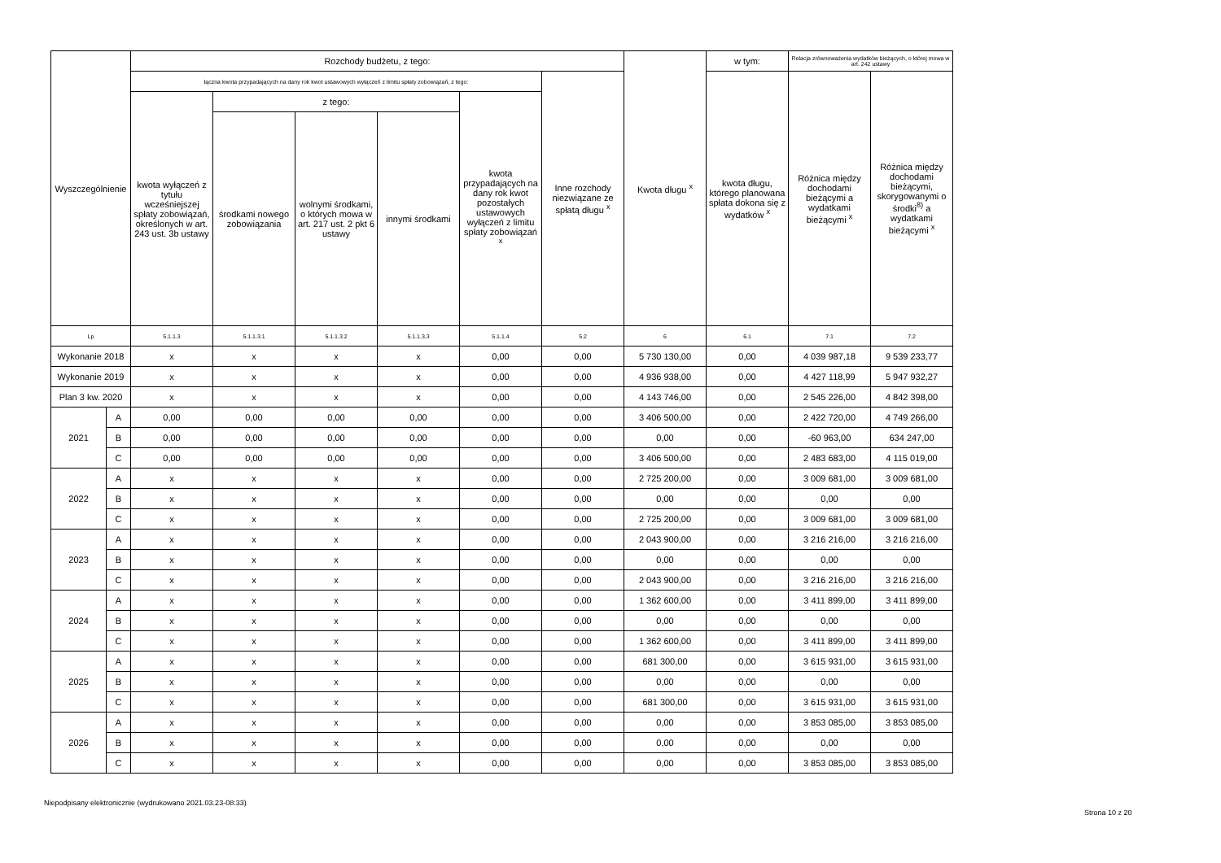| Wyszczególnienie | | Rozchody budżetu, z tego: | | | | | | Kwota długu <sup>x</sup> | w tym: | Relacja zrównoważenia wydatków bieżących, o której mowa w art. 242 ustawy | |
| --- | --- | --- | --- | --- | --- | --- | --- | --- | --- | --- | --- |
| | | łączna kwota przypadających na dany rok kwot ustawowych wyłączeń z limitu spłaty zobowiązań, z tego: | | | | | Inne rozchody niezwiązane ze spłatą długu <sup>x</sup> | | kwota długu, którego planowana spłata dokona się z wydatków <sup>x</sup> | Różnica między dochodami bieżącymi a wydatkami bieżącymi <sup>x</sup> | Różnica między dochodami bieżącymi, skorygowanymi o środki<sup>8)</sup> a wydatkami bieżącymi <sup>x</sup> |
| | | kwota wyłączeń z tytułu wcześniejszej spłaty zobowiązań, określonych w art. 243 ust. 3b ustawy | z tego: | | | kwota przypadających na dany rok kwot pozostałych ustawowych wyłączeń z limitu spłaty zobowiązań <sup>x</sup> | | | | | |
| | | | środkami nowego zobowiązania | wolnymi środkami, o których mowa w art. 217 ust. 2 pkt 6 ustawy | innymi środkami | | | | | | |
| Lp | | 5.1.1.3 | 5.1.1.3.1 | 5.1.1.3.2 | 5.1.1.3.3 | 5.1.1.4 | 5.2 | 6 | 6.1 | 7.1 | 7.2 |
| Wykonanie 2018 | | x | x | x | x | 0,00 | 0,00 | 5 730 130,00 | 0,00 | 4 039 987,18 | 9 539 233,77 |
| Wykonanie 2019 | | x | x | x | x | 0,00 | 0,00 | 4 936 938,00 | 0,00 | 4 427 118,99 | 5 947 932,27 |
| Plan 3 kw. 2020 | | x | x | x | x | 0,00 | 0,00 | 4 143 746,00 | 0,00 | 2 545 226,00 | 4 842 398,00 |
| 2021 | A | 0,00 | 0,00 | 0,00 | 0,00 | 0,00 | 0,00 | 3 406 500,00 | 0,00 | 2 422 720,00 | 4 749 266,00 |
| | B | 0,00 | 0,00 | 0,00 | 0,00 | 0,00 | 0,00 | 0,00 | 0,00 | -60 963,00 | 634 247,00 |
| | C | 0,00 | 0,00 | 0,00 | 0,00 | 0,00 | 0,00 | 3 406 500,00 | 0,00 | 2 483 683,00 | 4 115 019,00 |
| 2022 | A | x | x | x | x | 0,00 | 0,00 | 2 725 200,00 | 0,00 | 3 009 681,00 | 3 009 681,00 |
| | B | x | x | x | x | 0,00 | 0,00 | 0,00 | 0,00 | 0,00 | 0,00 |
| | C | x | x | x | x | 0,00 | 0,00 | 2 725 200,00 | 0,00 | 3 009 681,00 | 3 009 681,00 |
| 2023 | A | x | x | x | x | 0,00 | 0,00 | 2 043 900,00 | 0,00 | 3 216 216,00 | 3 216 216,00 |
| | B | x | x | x | x | 0,00 | 0,00 | 0,00 | 0,00 | 0,00 | 0,00 |
| | C | x | x | x | x | 0,00 | 0,00 | 2 043 900,00 | 0,00 | 3 216 216,00 | 3 216 216,00 |
| 2024 | A | x | x | x | x | 0,00 | 0,00 | 1 362 600,00 | 0,00 | 3 411 899,00 | 3 411 899,00 |
| | B | x | x | x | x | 0,00 | 0,00 | 0,00 | 0,00 | 0,00 | 0,00 |
| | C | x | x | x | x | 0,00 | 0,00 | 1 362 600,00 | 0,00 | 3 411 899,00 | 3 411 899,00 |
| 2025 | A | x | x | x | x | 0,00 | 0,00 | 681 300,00 | 0,00 | 3 615 931,00 | 3 615 931,00 |
| | B | x | x | x | x | 0,00 | 0,00 | 0,00 | 0,00 | 0,00 | 0,00 |
| | C | x | x | x | x | 0,00 | 0,00 | 681 300,00 | 0,00 | 3 615 931,00 | 3 615 931,00 |
| 2026 | A | x | x | x | x | 0,00 | 0,00 | 0,00 | 0,00 | 3 853 085,00 | 3 853 085,00 |
| | B | x | x | x | x | 0,00 | 0,00 | 0,00 | 0,00 | 0,00 | 0,00 |
| | C | x | x | x | x | 0,00 | 0,00 | 0,00 | 0,00 | 3 853 085,00 | 3 853 085,00 |
Niepodpisany elektronicznie (wydrukowano 2021.03.23-08:33)
Strona 10 z 20